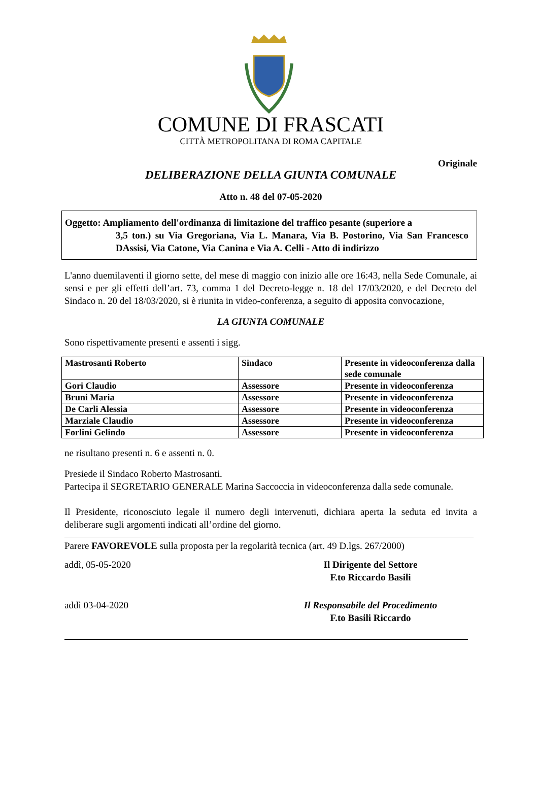COMUNE DI FRASCATI
CITTÀ METROPOLITANA DI ROMA CAPITALE
Originale
DELIBERAZIONE DELLA GIUNTA COMUNALE
Atto n. 48 del 07-05-2020
Oggetto: Ampliamento dell'ordinanza di limitazione del traffico pesante (superiore a
3,5 ton.) su Via Gregoriana, Via L. Manara, Via B. Postorino, Via San Francesco DAssisi, Via Catone, Via Canina e Via A. Celli - Atto di indirizzo
L'anno duemilaventi il giorno sette, del mese di maggio con inizio alle ore 16:43, nella Sede Comunale, ai sensi e per gli effetti dell’art. 73, comma 1 del Decreto-legge n. 18 del 17/03/2020, e del Decreto del Sindaco n. 20 del 18/03/2020, si è riunita in video-conferenza, a seguito di apposita convocazione,
LA GIUNTA COMUNALE
Sono rispettivamente presenti e assenti i sigg.
| Mastrosanti Roberto | Sindaco | Presente in videoconferenza dalla sede comunale |
| Gori Claudio | Assessore | Presente in videoconferenza |
| Bruni Maria | Assessore | Presente in videoconferenza |
| De Carli Alessia | Assessore | Presente in videoconferenza |
| Marziale Claudio | Assessore | Presente in videoconferenza |
| Forlini Gelindo | Assessore | Presente in videoconferenza |
ne risultano presenti n. 6 e assenti n. 0.
Presiede il Sindaco Roberto Mastrosanti.
Partecipa il SEGRETARIO GENERALE Marina Saccoccia in videoconferenza dalla sede comunale.
Il Presidente, riconosciuto legale il numero degli intervenuti, dichiara aperta la seduta ed invita a deliberare sugli argomenti indicati all’ordine del giorno.
Parere FAVOREVOLE sulla proposta per la regolarità tecnica (art. 49 D.lgs. 267/2000)
addì, 05-05-2020 Il Dirigente del Settore
F.to Riccardo Basili
addì 03-04-2020 Il Responsabile del Procedimento
F.to Basili Riccardo